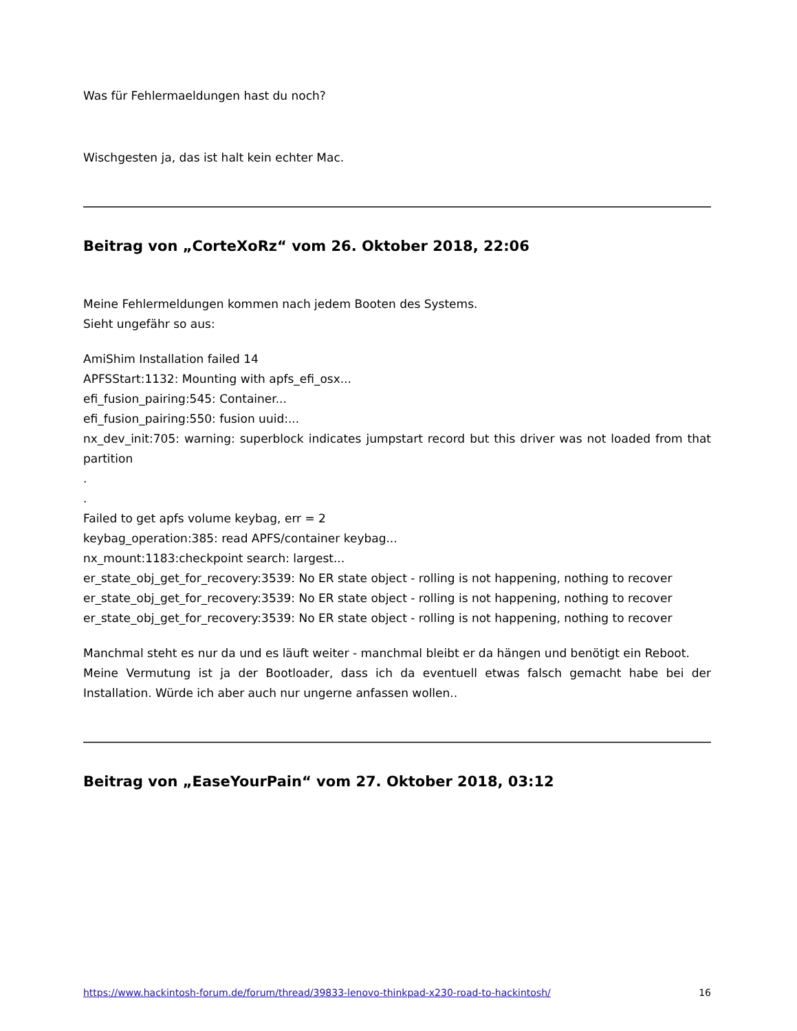Was für Fehlermaeldungen hast du noch?
Wischgesten ja, das ist halt kein echter Mac.
Beitrag von „CorteXoRz“ vom 26. Oktober 2018, 22:06
Meine Fehlermeldungen kommen nach jedem Booten des Systems.
Sieht ungefähr so aus:
AmiShim Installation failed 14
APFSStart:1132: Mounting with apfs_efi_osx...
efi_fusion_pairing:545: Container...
efi_fusion_pairing:550: fusion uuid:...
nx_dev_init:705: warning: superblock indicates jumpstart record but this driver was not loaded from that partition
.
.
Failed to get apfs volume keybag, err = 2
keybag_operation:385: read APFS/container keybag...
nx_mount:1183:checkpoint search: largest...
er_state_obj_get_for_recovery:3539: No ER state object - rolling is not happening, nothing to recover
er_state_obj_get_for_recovery:3539: No ER state object - rolling is not happening, nothing to recover
er_state_obj_get_for_recovery:3539: No ER state object - rolling is not happening, nothing to recover
Manchmal steht es nur da und es läuft weiter - manchmal bleibt er da hängen und benötigt ein Reboot.
Meine Vermutung ist ja der Bootloader, dass ich da eventuell etwas falsch gemacht habe bei der Installation. Würde ich aber auch nur ungerne anfassen wollen..
Beitrag von „EaseYourPain“ vom 27. Oktober 2018, 03:12
https://www.hackintosh-forum.de/forum/thread/39833-lenovo-thinkpad-x230-road-to-hackintosh/ 16